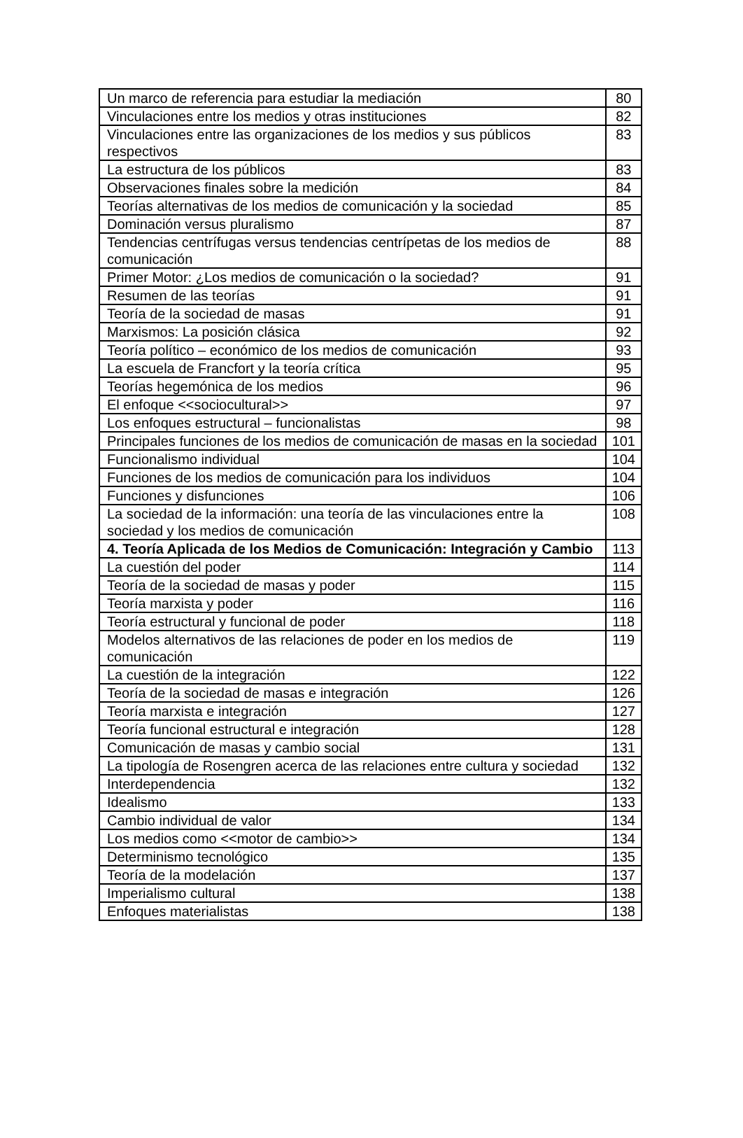| Un marco de referencia para estudiar la mediación | 80 |
| Vinculaciones entre los medios y otras instituciones | 82 |
| Vinculaciones entre las organizaciones de los medios y sus públicos respectivos | 83 |
| La estructura de los públicos | 83 |
| Observaciones finales sobre la medición | 84 |
| Teorías alternativas de los medios de comunicación y la sociedad | 85 |
| Dominación versus pluralismo | 87 |
| Tendencias centrífugas versus tendencias centrípetas de los medios de comunicación | 88 |
| Primer Motor: ¿Los medios de comunicación o la sociedad? | 91 |
| Resumen de las teorías | 91 |
| Teoría de la sociedad de masas | 91 |
| Marxismos: La posición clásica | 92 |
| Teoría político – económico de los medios de comunicación | 93 |
| La escuela de Francfort y la teoría crítica | 95 |
| Teorías hegemónica de los medios | 96 |
| El enfoque <<sociocultural>> | 97 |
| Los enfoques estructural – funcionalistas | 98 |
| Principales funciones de los medios de comunicación de masas en la sociedad | 101 |
| Funcionalismo individual | 104 |
| Funciones de los medios de comunicación para los individuos | 104 |
| Funciones y disfunciones | 106 |
| La sociedad de la información: una teoría de las vinculaciones entre la sociedad y los medios de comunicación | 108 |
| 4. Teoría Aplicada de los Medios de Comunicación: Integración y Cambio | 113 |
| La cuestión del poder | 114 |
| Teoría de la sociedad de masas y poder | 115 |
| Teoría marxista y poder | 116 |
| Teoría estructural y funcional de poder | 118 |
| Modelos alternativos de las relaciones de poder en los medios de comunicación | 119 |
| La cuestión de la integración | 122 |
| Teoría de la sociedad de masas e integración | 126 |
| Teoría marxista e integración | 127 |
| Teoría funcional estructural e integración | 128 |
| Comunicación de masas y cambio social | 131 |
| La tipología de Rosengren acerca de las relaciones entre cultura y sociedad | 132 |
| Interdependencia | 132 |
| Idealismo | 133 |
| Cambio individual de valor | 134 |
| Los medios como <<motor de cambio>> | 134 |
| Determinismo tecnológico | 135 |
| Teoría de la modelación | 137 |
| Imperialismo cultural | 138 |
| Enfoques materialistas | 138 |